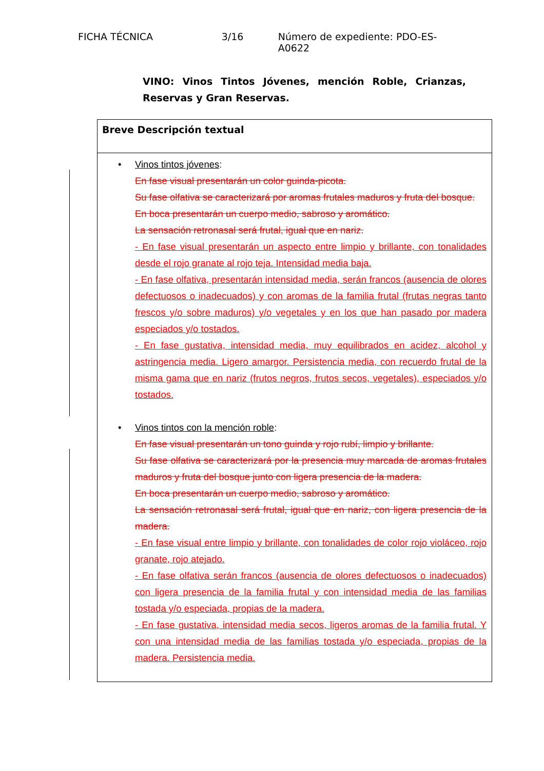FICHA TÉCNICA 3/16 Número de expediente: PDO-ES-A0622
VINO: Vinos Tintos Jóvenes, mención Roble, Crianzas, Reservas y Gran Reservas.
| Breve Descripción textual |
| • Vinos tintos jóvenes : En fase visual presentarán un color guinda-picota. Su fase olfativa se caracterizará por aromas frutales maduros y fruta del bosque. En boca presentarán un cuerpo medio, sabroso y aromático. La sensación retronasal será frutal, igual que en nariz. - En fase visual presentarán un aspecto entre limpio y brillante, con tonalidades desde el rojo granate al rojo teja. Intensidad media baja. - En fase olfativa, presentarán intensidad media, serán francos (ausencia de olores defectuosos o inadecuados) y con aromas de la familia frutal (frutas negras tanto frescos y/o sobre maduros) y/o vegetales y en los que han pasado por madera especiados y/o tostados. - En fase gustativa, intensidad media, muy equilibrados en acidez, alcohol y astringencia media. Ligero amargor. Persistencia media, con recuerdo frutal de la misma gama que en nariz (frutos negros, frutos secos, vegetales), especiados y/o tostados. • Vinos tintos con la mención roble : En fase visual presentarán un tono guinda y rojo rubí, limpio y brillante. Su fase olfativa se caracterizará por la presencia muy marcada de aromas frutales maduros y fruta del bosque junto con ligera presencia de la madera. En boca presentarán un cuerpo medio, sabroso y aromático. La sensación retronasal será frutal, igual que en nariz, con ligera presencia de la madera. - En fase visual entre limpio y brillante, con tonalidades de color rojo violáceo, rojo granate, rojo atejado. - En fase olfativa serán francos (ausencia de olores defectuosos o inadecuados) con ligera presencia de la familia frutal y con intensidad media de las familias tostada y/o especiada, propias de la madera. - En fase gustativa, intensidad media secos, ligeros aromas de la familia frutal. Y con una intensidad media de las familias tostada y/o especiada, propias de la madera. Persistencia media. |